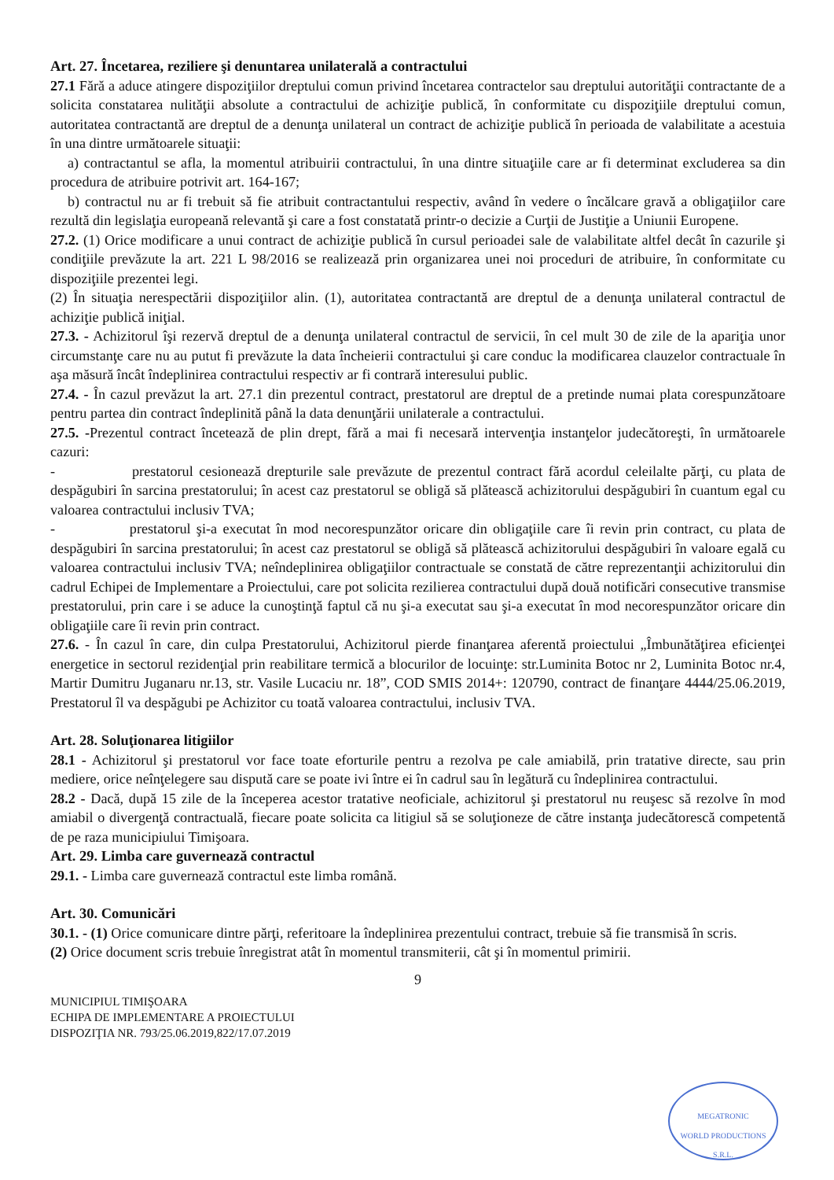Art. 27. Încetarea, reziliere şi denuntarea unilaterală a contractului
27.1 Fără a aduce atingere dispoziţiilor dreptului comun privind încetarea contractelor sau dreptului autorităţii contractante de a solicita constatarea nulităţii absolute a contractului de achiziţie publică, în conformitate cu dispoziţiile dreptului comun, autoritatea contractantă are dreptul de a denunţa unilateral un contract de achiziţie publică în perioada de valabilitate a acestuia în una dintre următoarele situaţii:
a) contractantul se afla, la momentul atribuirii contractului, în una dintre situaţiile care ar fi determinat excluderea sa din procedura de atribuire potrivit art. 164-167;
b) contractul nu ar fi trebuit să fie atribuit contractantului respectiv, având în vedere o încălcare gravă a obligaţiilor care rezultă din legislaţia europeană relevantă şi care a fost constatată printr-o decizie a Curţii de Justiţie a Uniunii Europene.
27.2. (1) Orice modificare a unui contract de achiziţie publică în cursul perioadei sale de valabilitate altfel decât în cazurile şi condiţiile prevăzute la art. 221 L 98/2016 se realizează prin organizarea unei noi proceduri de atribuire, în conformitate cu dispoziţiile prezentei legi.
(2) În situaţia nerespectării dispoziţiilor alin. (1), autoritatea contractantă are dreptul de a denunţa unilateral contractul de achiziţie publică iniţial.
27.3. - Achizitorul îşi rezervă dreptul de a denunţa unilateral contractul de servicii, în cel mult 30 de zile de la apariţia unor circumstanţe care nu au putut fi prevăzute la data încheierii contractului şi care conduc la modificarea clauzelor contractuale în aşa măsură încât îndeplinirea contractului respectiv ar fi contrară interesului public.
27.4. - În cazul prevăzut la art. 27.1 din prezentul contract, prestatorul are dreptul de a pretinde numai plata corespunzătoare pentru partea din contract îndeplinită până la data denunţării unilaterale a contractului.
27.5. -Prezentul contract încetează de plin drept, fără a mai fi necesară intervenţia instanţelor judecătoreşti, în următoarele cazuri:
- prestatorul cesionează drepturile sale prevăzute de prezentul contract fără acordul celeilalte părţi, cu plata de despăgubiri în sarcina prestatorului; în acest caz prestatorul se obligă să plătească achizitorului despăgubiri în cuantum egal cu valoarea contractului inclusiv TVA;
- prestatorul şi-a executat în mod necorespunzător oricare din obligaţiile care îi revin prin contract, cu plata de despăgubiri în sarcina prestatorului; în acest caz prestatorul se obligă să plătească achizitorului despăgubiri în valoare egală cu valoarea contractului inclusiv TVA; neîndeplinirea obligaţiilor contractuale se constată de către reprezentanţii achizitorului din cadrul Echipei de Implementare a Proiectului, care pot solicita rezilierea contractului după două notificări consecutive transmise prestatorului, prin care i se aduce la cunoştinţă faptul că nu şi-a executat sau şi-a executat în mod necorespunzător oricare din obligaţiile care îi revin prin contract.
27.6. - În cazul în care, din culpa Prestatorului, Achizitorul pierde finanţarea aferentă proiectului „Îmbunătăţirea eficienţei energetice in sectorul rezidenţial prin reabilitare termică a blocurilor de locuinţe: str.Luminita Botoc nr 2, Luminita Botoc nr.4, Martir Dumitru Juganaru nr.13, str. Vasile Lucaciu nr. 18”, COD SMIS 2014+: 120790, contract de finanţare 4444/25.06.2019, Prestatorul îl va despăgubi pe Achizitor cu toată valoarea contractului, inclusiv TVA.
Art. 28. Soluţionarea litigiilor
28.1 - Achizitorul şi prestatorul vor face toate eforturile pentru a rezolva pe cale amiabilă, prin tratative directe, sau prin mediere, orice neînţelegere sau dispută care se poate ivi între ei în cadrul sau în legătură cu îndeplinirea contractului.
28.2 - Dacă, după 15 zile de la începerea acestor tratative neoficiale, achizitorul şi prestatorul nu reuşesc să rezolve în mod amiabil o divergenţă contractuală, fiecare poate solicita ca litigiul să se soluţioneze de către instanţa judecătorescă competentă de pe raza municipiului Timişoara.
Art. 29. Limba care guvernează contractul
29.1. - Limba care guvernează contractul este limba română.
Art. 30. Comunicări
30.1. - (1) Orice comunicare dintre părţi, referitoare la îndeplinirea prezentului contract, trebuie să fie transmisă în scris.
(2) Orice document scris trebuie înregistrat atât în momentul transmiterii, cât şi în momentul primirii.
9
MUNICIPIUL TIMIŞOARA
ECHIPA DE IMPLEMENTARE A PROIECTULUI
DISPOZIŢIA NR. 793/25.06.2019,822/17.07.2019
MEGATRONIC
WORLD PRODUCTIONS
S.R.L.